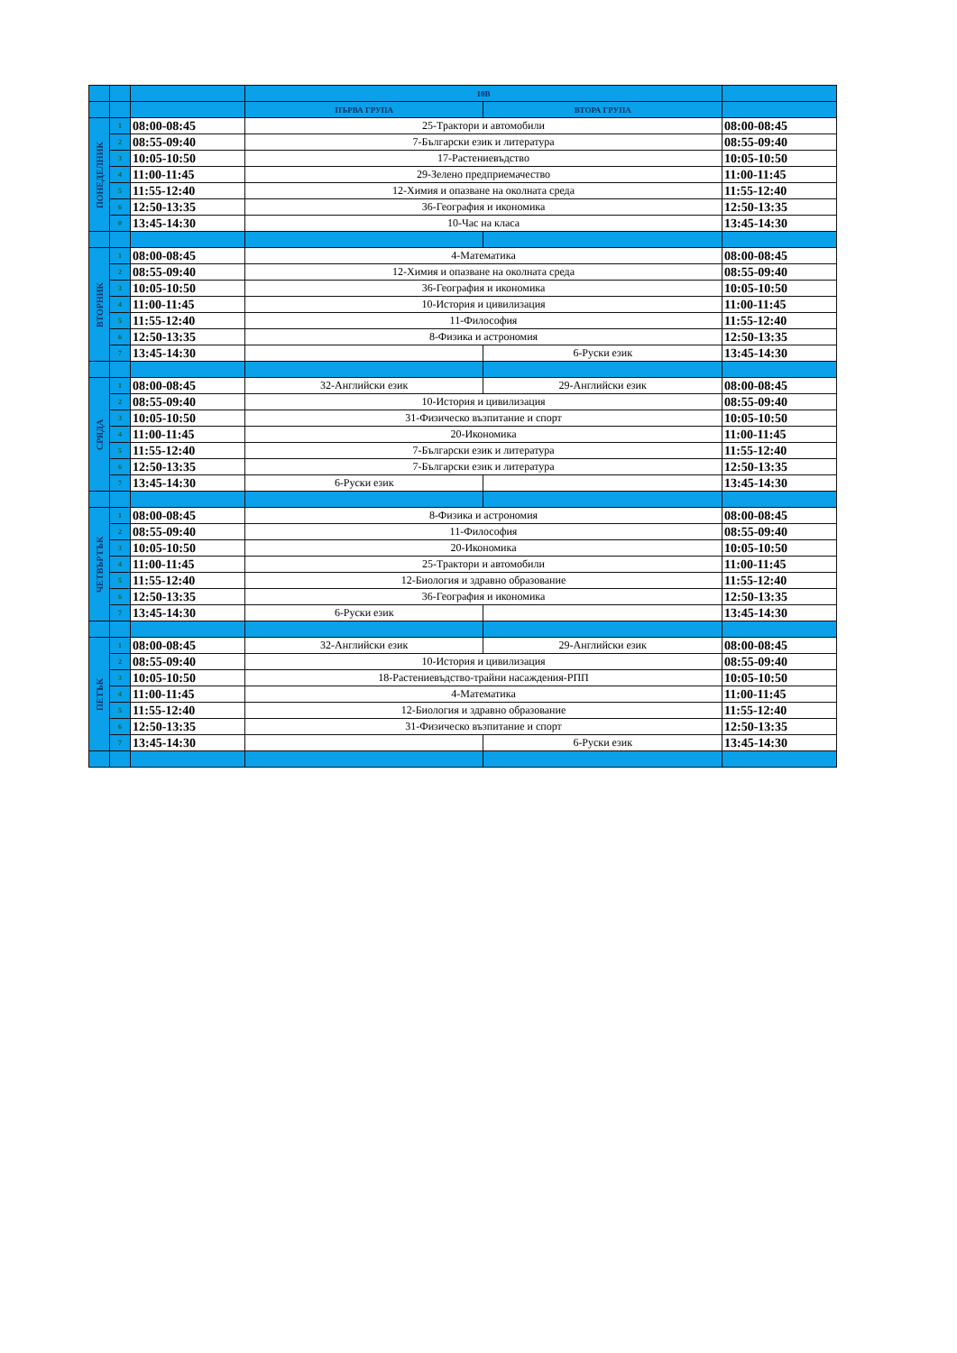| | | | 10В | | |
| | | | ПЪРВА ГРУПА | ВТОРА ГРУПА | |
| ПОНЕДЕЛНИК | 1 | 08:00-08:45 | 25-Трактори и автомобили | | 08:00-08:45 |
| | 2 | 08:55-09:40 | 7-Български език и литература | | 08:55-09:40 |
| | 3 | 10:05-10:50 | 17-Растениевъдство | | 10:05-10:50 |
| | 4 | 11:00-11:45 | 29-Зелено предприемачество | | 11:00-11:45 |
| | 5 | 11:55-12:40 | 12-Химия и опазване на околната среда | | 11:55-12:40 |
| | 6 | 12:50-13:35 | 36-География и икономика | | 12:50-13:35 |
| | 0 | 13:45-14:30 | 10-Час на класа | | 13:45-14:30 |
| ВТОРНИК | 1 | 08:00-08:45 | 4-Математика | | 08:00-08:45 |
| | 2 | 08:55-09:40 | 12-Химия и опазване на околната среда | | 08:55-09:40 |
| | 3 | 10:05-10:50 | 36-География и икономика | | 10:05-10:50 |
| | 4 | 11:00-11:45 | 10-История и цивилизация | | 11:00-11:45 |
| | 5 | 11:55-12:40 | 11-Философия | | 11:55-12:40 |
| | 6 | 12:50-13:35 | 8-Физика и астрономия | | 12:50-13:35 |
| | 7 | 13:45-14:30 | | 6-Руски език | 13:45-14:30 |
| СРЯДА | 1 | 08:00-08:45 | 32-Английски език | 29-Английски език | 08:00-08:45 |
| | 2 | 08:55-09:40 | 10-История и цивилизация | | 08:55-09:40 |
| | 3 | 10:05-10:50 | 31-Физическо възпитание и спорт | | 10:05-10:50 |
| | 4 | 11:00-11:45 | 20-Икономика | | 11:00-11:45 |
| | 5 | 11:55-12:40 | 7-Български език и литература | | 11:55-12:40 |
| | 6 | 12:50-13:35 | 7-Български език и литература | | 12:50-13:35 |
| | 7 | 13:45-14:30 | 6-Руски език | | 13:45-14:30 |
| ЧЕТВЪРТЪК | 1 | 08:00-08:45 | 8-Физика и астрономия | | 08:00-08:45 |
| | 2 | 08:55-09:40 | 11-Философия | | 08:55-09:40 |
| | 3 | 10:05-10:50 | 20-Икономика | | 10:05-10:50 |
| | 4 | 11:00-11:45 | 25-Трактори и автомобили | | 11:00-11:45 |
| | 5 | 11:55-12:40 | 12-Биология и здравно образование | | 11:55-12:40 |
| | 6 | 12:50-13:35 | 36-География и икономика | | 12:50-13:35 |
| | 7 | 13:45-14:30 | 6-Руски език | | 13:45-14:30 |
| ПЕТЪК | 1 | 08:00-08:45 | 32-Английски език | 29-Английски език | 08:00-08:45 |
| | 2 | 08:55-09:40 | 10-История и цивилизация | | 08:55-09:40 |
| | 3 | 10:05-10:50 | 18-Растениевъдство-трайни насаждения-РПП | | 10:05-10:50 |
| | 4 | 11:00-11:45 | 4-Математика | | 11:00-11:45 |
| | 5 | 11:55-12:40 | 12-Биология и здравно образование | | 11:55-12:40 |
| | 6 | 12:50-13:35 | 31-Физическо възпитание и спорт | | 12:50-13:35 |
| | 7 | 13:45-14:30 | | 6-Руски език | 13:45-14:30 |